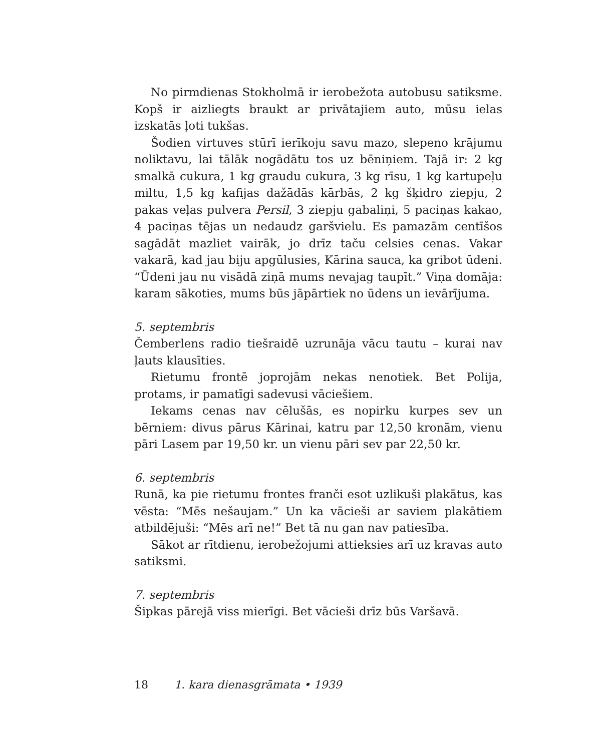No pirmdienas Stokholmā ir ierobežota autobusu satiksme. Kopš ir aizliegts braukt ar privātajiem auto, mūsu ielas izskatās ļoti tukšas.
Šodien virtuves stūrī ierīkoju savu mazo, slepeno krājumu noliktavu, lai tālāk nogādātu tos uz bēniņiem. Tajā ir: 2 kg smalkā cukura, 1 kg graudu cukura, 3 kg rīsu, 1 kg kartupeļu miltu, 1,5 kg kafijas dažādās kārbās, 2 kg šķidro ziepju, 2 pakas veļas pulvera Persil, 3 ziepju gabaliņi, 5 paciņas kakao, 4 paciņas tējas un nedaudz garšvielu. Es pamazām centīšos sagādāt mazliet vairāk, jo drīz taču celsies cenas. Vakar vakarā, kad jau biju apgūlusies, Kārina sauca, ka gribot ūdeni. “Ūdeni jau nu visādā ziņā mums nevajag taupīt.” Viņa domāja: karam sākoties, mums būs jāpārtiek no ūdens un ievārījuma.
5. septembris
Čemberlens radio tiešraidē uzrunāja vācu tautu – kurai nav ļauts klausīties.
Rietumu frontē joprojām nekas nenotiek. Bet Polija, protams, ir pamatīgi sadevusi vāciešiem.
Iekams cenas nav cēlušās, es nopirku kurpes sev un bērniem: divus pārus Kārinai, katru par 12,50 kronām, vienu pāri Lasem par 19,50 kr. un vienu pāri sev par 22,50 kr.
6. septembris
Runā, ka pie rietumu frontes franči esot uzlikuši plakātus, kas vēsta: “Mēs nešaujam.” Un ka vācieši ar saviem plakātiem atbildējuši: “Mēs arī ne!” Bet tā nu gan nav patiesība.
Sākot ar rītdienu, ierobežojumi attieksies arī uz kravas auto satiksmi.
7. septembris
Šipkas pārejā viss mierīgi. Bet vācieši drīz būs Varšavā.
18 1. kara dienasgrāmata • 1939